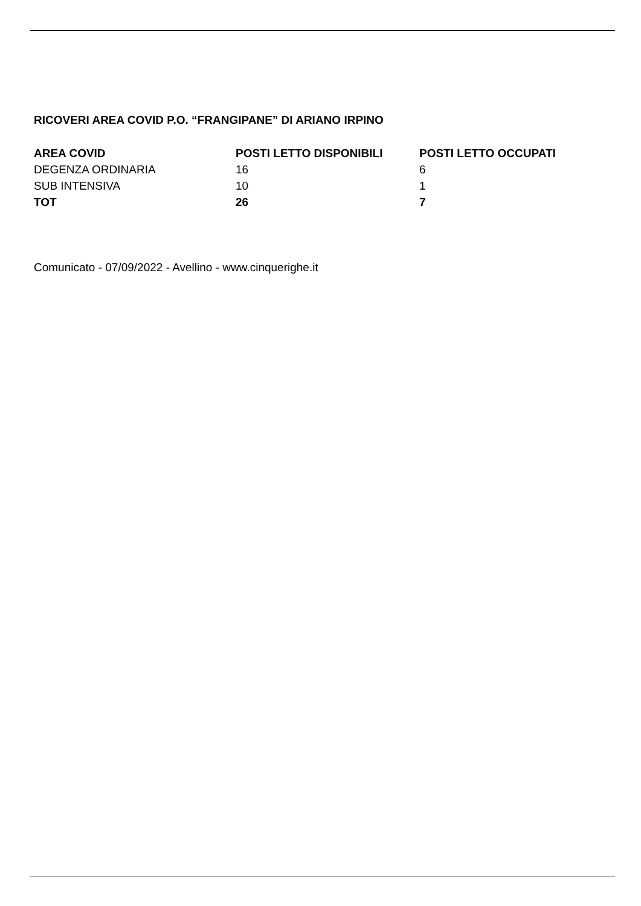RICOVERI AREA COVID P.O. “FRANGIPANE” DI ARIANO IRPINO
| AREA COVID | POSTI LETTO DISPONIBILI | POSTI LETTO OCCUPATI |
| --- | --- | --- |
| DEGENZA ORDINARIA | 16 | 6 |
| SUB INTENSIVA | 10 | 1 |
| TOT | 26 | 7 |
Comunicato - 07/09/2022 - Avellino - www.cinquerighe.it